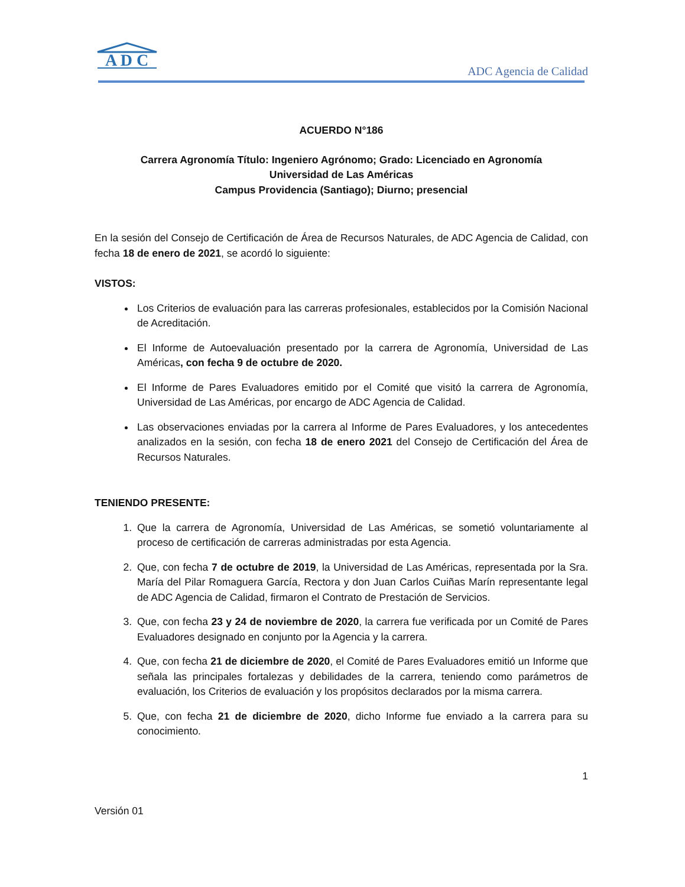A D C
ADC Agencia de Calidad
ACUERDO N°186
Carrera Agronomía Título: Ingeniero Agrónomo; Grado: Licenciado en Agronomía
Universidad de Las Américas
Campus Providencia (Santiago); Diurno; presencial
En la sesión del Consejo de Certificación de Área de Recursos Naturales, de ADC Agencia de Calidad, con fecha 18 de enero de 2021, se acordó lo siguiente:
VISTOS:
Los Criterios de evaluación para las carreras profesionales, establecidos por la Comisión Nacional de Acreditación.
El Informe de Autoevaluación presentado por la carrera de Agronomía, Universidad de Las Américas, con fecha 9 de octubre de 2020.
El Informe de Pares Evaluadores emitido por el Comité que visitó la carrera de Agronomía, Universidad de Las Américas, por encargo de ADC Agencia de Calidad.
Las observaciones enviadas por la carrera al Informe de Pares Evaluadores, y los antecedentes analizados en la sesión, con fecha 18 de enero 2021 del Consejo de Certificación del Área de Recursos Naturales.
TENIENDO PRESENTE:
1. Que la carrera de Agronomía, Universidad de Las Américas, se sometió voluntariamente al proceso de certificación de carreras administradas por esta Agencia.
2. Que, con fecha 7 de octubre de 2019, la Universidad de Las Américas, representada por la Sra. María del Pilar Romaguera García, Rectora y don Juan Carlos Cuiñas Marín representante legal de ADC Agencia de Calidad, firmaron el Contrato de Prestación de Servicios.
3. Que, con fecha 23 y 24 de noviembre de 2020, la carrera fue verificada por un Comité de Pares Evaluadores designado en conjunto por la Agencia y la carrera.
4. Que, con fecha 21 de diciembre de 2020, el Comité de Pares Evaluadores emitió un Informe que señala las principales fortalezas y debilidades de la carrera, teniendo como parámetros de evaluación, los Criterios de evaluación y los propósitos declarados por la misma carrera.
5. Que, con fecha 21 de diciembre de 2020, dicho Informe fue enviado a la carrera para su conocimiento.
1
Versión 01